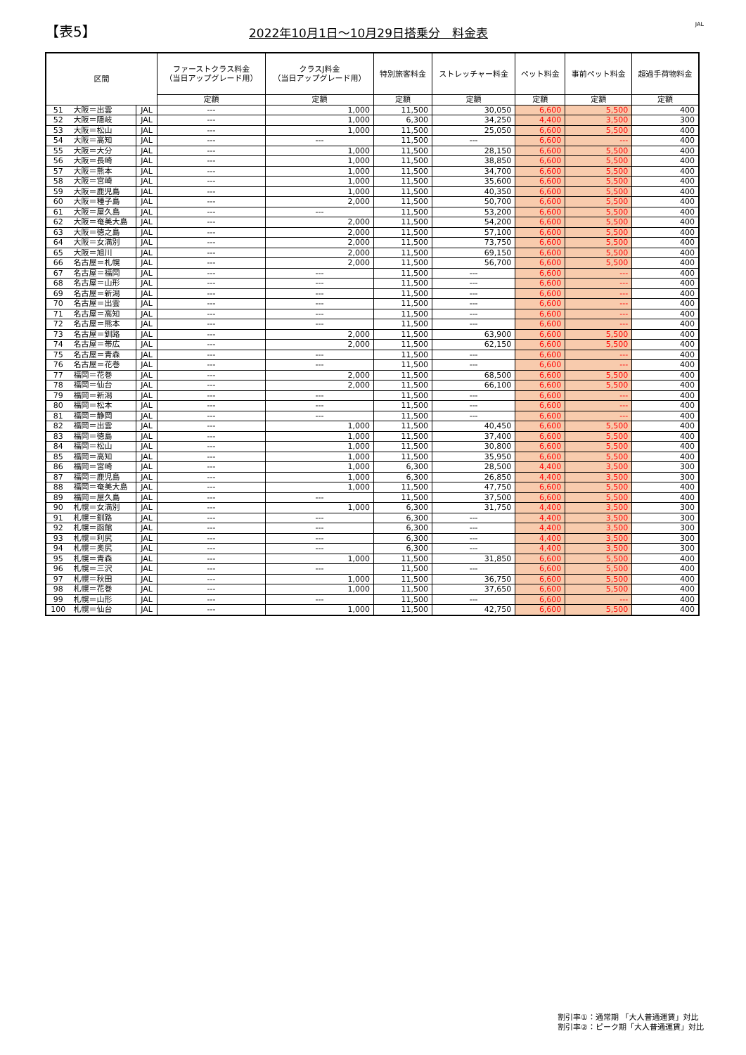【表5】
2022年10月1日～10月29日搭乗分　料金表
JAL
| 区間 | | | ファーストクラス料金 （当日アップグレード用） | クラスJ料金 （当日アップグレード用） | 特別旅客料金 | ストレッチャー料金 | ペット料金 | 事前ペット料金 | 超過手荷物料金 |
| --- | --- | --- | --- | --- | --- | --- | --- | --- | --- |
| | | | 定額 | 定額 | 定額 | 定額 | 定額 | 定額 | 定額 |
| 51 | 大阪＝出雲 | JAL | --- | 1,000 | 11,500 | 30,050 | 6,600 | 5,500 | 400 |
| 52 | 大阪＝隠岐 | JAL | --- | 1,000 | 6,300 | 34,250 | 4,400 | 3,500 | 300 |
| 53 | 大阪＝松山 | JAL | --- | 1,000 | 11,500 | 25,050 | 6,600 | 5,500 | 400 |
| 54 | 大阪＝高知 | JAL | --- | --- | 11,500 | --- | 6,600 | --- | 400 |
| 55 | 大阪＝大分 | JAL | --- | 1,000 | 11,500 | 28,150 | 6,600 | 5,500 | 400 |
| 56 | 大阪＝長崎 | JAL | --- | 1,000 | 11,500 | 38,850 | 6,600 | 5,500 | 400 |
| 57 | 大阪＝熊本 | JAL | --- | 1,000 | 11,500 | 34,700 | 6,600 | 5,500 | 400 |
| 58 | 大阪＝宮崎 | JAL | --- | 1,000 | 11,500 | 35,600 | 6,600 | 5,500 | 400 |
| 59 | 大阪＝鹿児島 | JAL | --- | 1,000 | 11,500 | 40,350 | 6,600 | 5,500 | 400 |
| 60 | 大阪＝種子島 | JAL | --- | 2,000 | 11,500 | 50,700 | 6,600 | 5,500 | 400 |
| 61 | 大阪＝屋久島 | JAL | --- | --- | 11,500 | 53,200 | 6,600 | 5,500 | 400 |
| 62 | 大阪＝奄美大島 | JAL | --- | 2,000 | 11,500 | 54,200 | 6,600 | 5,500 | 400 |
| 63 | 大阪＝徳之島 | JAL | --- | 2,000 | 11,500 | 57,100 | 6,600 | 5,500 | 400 |
| 64 | 大阪＝女満別 | JAL | --- | 2,000 | 11,500 | 73,750 | 6,600 | 5,500 | 400 |
| 65 | 大阪＝旭川 | JAL | --- | 2,000 | 11,500 | 69,150 | 6,600 | 5,500 | 400 |
| 66 | 名古屋＝札幌 | JAL | --- | 2,000 | 11,500 | 56,700 | 6,600 | 5,500 | 400 |
| 67 | 名古屋＝福岡 | JAL | --- | --- | 11,500 | --- | 6,600 | --- | 400 |
| 68 | 名古屋＝山形 | JAL | --- | --- | 11,500 | --- | 6,600 | --- | 400 |
| 69 | 名古屋＝新潟 | JAL | --- | --- | 11,500 | --- | 6,600 | --- | 400 |
| 70 | 名古屋＝出雲 | JAL | --- | --- | 11,500 | --- | 6,600 | --- | 400 |
| 71 | 名古屋＝高知 | JAL | --- | --- | 11,500 | --- | 6,600 | --- | 400 |
| 72 | 名古屋＝熊本 | JAL | --- | --- | 11,500 | --- | 6,600 | --- | 400 |
| 73 | 名古屋＝釧路 | JAL | --- | 2,000 | 11,500 | 63,900 | 6,600 | 5,500 | 400 |
| 74 | 名古屋＝帯広 | JAL | --- | 2,000 | 11,500 | 62,150 | 6,600 | 5,500 | 400 |
| 75 | 名古屋＝青森 | JAL | --- | --- | 11,500 | --- | 6,600 | --- | 400 |
| 76 | 名古屋＝花巻 | JAL | --- | --- | 11,500 | --- | 6,600 | --- | 400 |
| 77 | 福岡＝花巻 | JAL | --- | 2,000 | 11,500 | 68,500 | 6,600 | 5,500 | 400 |
| 78 | 福岡＝仙台 | JAL | --- | 2,000 | 11,500 | 66,100 | 6,600 | 5,500 | 400 |
| 79 | 福岡＝新潟 | JAL | --- | --- | 11,500 | --- | 6,600 | --- | 400 |
| 80 | 福岡＝松本 | JAL | --- | --- | 11,500 | --- | 6,600 | --- | 400 |
| 81 | 福岡＝静岡 | JAL | --- | --- | 11,500 | --- | 6,600 | --- | 400 |
| 82 | 福岡＝出雲 | JAL | --- | 1,000 | 11,500 | 40,450 | 6,600 | 5,500 | 400 |
| 83 | 福岡＝徳島 | JAL | --- | 1,000 | 11,500 | 37,400 | 6,600 | 5,500 | 400 |
| 84 | 福岡＝松山 | JAL | --- | 1,000 | 11,500 | 30,800 | 6,600 | 5,500 | 400 |
| 85 | 福岡＝高知 | JAL | --- | 1,000 | 11,500 | 35,950 | 6,600 | 5,500 | 400 |
| 86 | 福岡＝宮崎 | JAL | --- | 1,000 | 6,300 | 28,500 | 4,400 | 3,500 | 300 |
| 87 | 福岡＝鹿児島 | JAL | --- | 1,000 | 6,300 | 26,850 | 4,400 | 3,500 | 300 |
| 88 | 福岡＝奄美大島 | JAL | --- | 1,000 | 11,500 | 47,750 | 6,600 | 5,500 | 400 |
| 89 | 福岡＝屋久島 | JAL | --- | --- | 11,500 | 37,500 | 6,600 | 5,500 | 400 |
| 90 | 札幌＝女満別 | JAL | --- | 1,000 | 6,300 | 31,750 | 4,400 | 3,500 | 300 |
| 91 | 札幌＝釧路 | JAL | --- | --- | 6,300 | --- | 4,400 | 3,500 | 300 |
| 92 | 札幌＝函館 | JAL | --- | --- | 6,300 | --- | 4,400 | 3,500 | 300 |
| 93 | 札幌＝利尻 | JAL | --- | --- | 6,300 | --- | 4,400 | 3,500 | 300 |
| 94 | 札幌＝奥尻 | JAL | --- | --- | 6,300 | --- | 4,400 | 3,500 | 300 |
| 95 | 札幌＝青森 | JAL | --- | 1,000 | 11,500 | 31,850 | 6,600 | 5,500 | 400 |
| 96 | 札幌＝三沢 | JAL | --- | --- | 11,500 | --- | 6,600 | 5,500 | 400 |
| 97 | 札幌＝秋田 | JAL | --- | 1,000 | 11,500 | 36,750 | 6,600 | 5,500 | 400 |
| 98 | 札幌＝花巻 | JAL | --- | 1,000 | 11,500 | 37,650 | 6,600 | 5,500 | 400 |
| 99 | 札幌＝山形 | JAL | --- | --- | 11,500 | --- | 6,600 | --- | 400 |
| 100 | 札幌＝仙台 | JAL | --- | 1,000 | 11,500 | 42,750 | 6,600 | 5,500 | 400 |
割引率①：通常期 「大人普通運賃」対比
割引率②：ピーク期「大人普通運賃」対比